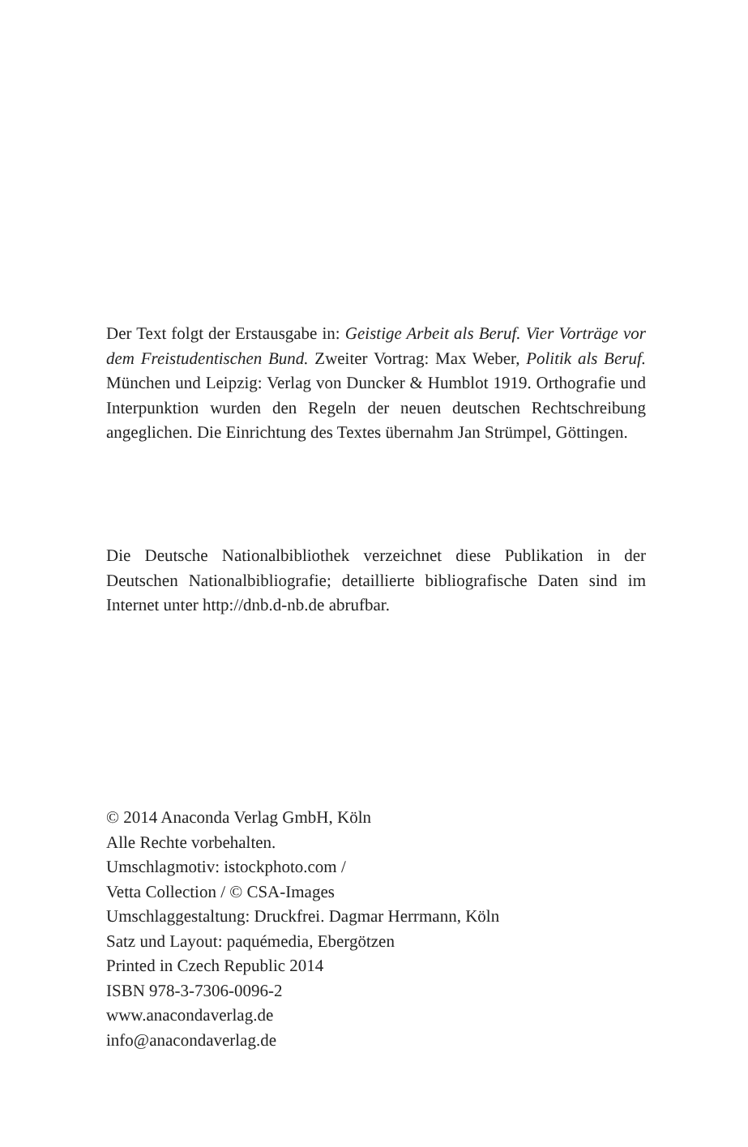Der Text folgt der Erstausgabe in: Geistige Arbeit als Beruf. Vier Vorträge vor dem Freistudentischen Bund. Zweiter Vortrag: Max Weber, Politik als Beruf. München und Leipzig: Verlag von Duncker & Humblot 1919. Orthografie und Interpunktion wurden den Regeln der neuen deutschen Rechtschreibung angeglichen. Die Einrichtung des Textes übernahm Jan Strümpel, Göttingen.
Die Deutsche Nationalbibliothek verzeichnet diese Publikation in der Deutschen Nationalbibliografie; detaillierte bibliografische Daten sind im Internet unter http://dnb.d-nb.de abrufbar.
© 2014 Anaconda Verlag GmbH, Köln
Alle Rechte vorbehalten.
Umschlagmotiv: istockphoto.com /
Vetta Collection / © CSA-Images
Umschlaggestaltung: Druckfrei. Dagmar Herrmann, Köln
Satz und Layout: paquémedia, Ebergötzen
Printed in Czech Republic 2014
ISBN 978-3-7306-0096-2
www.anacondaverlag.de
info@anacondaverlag.de